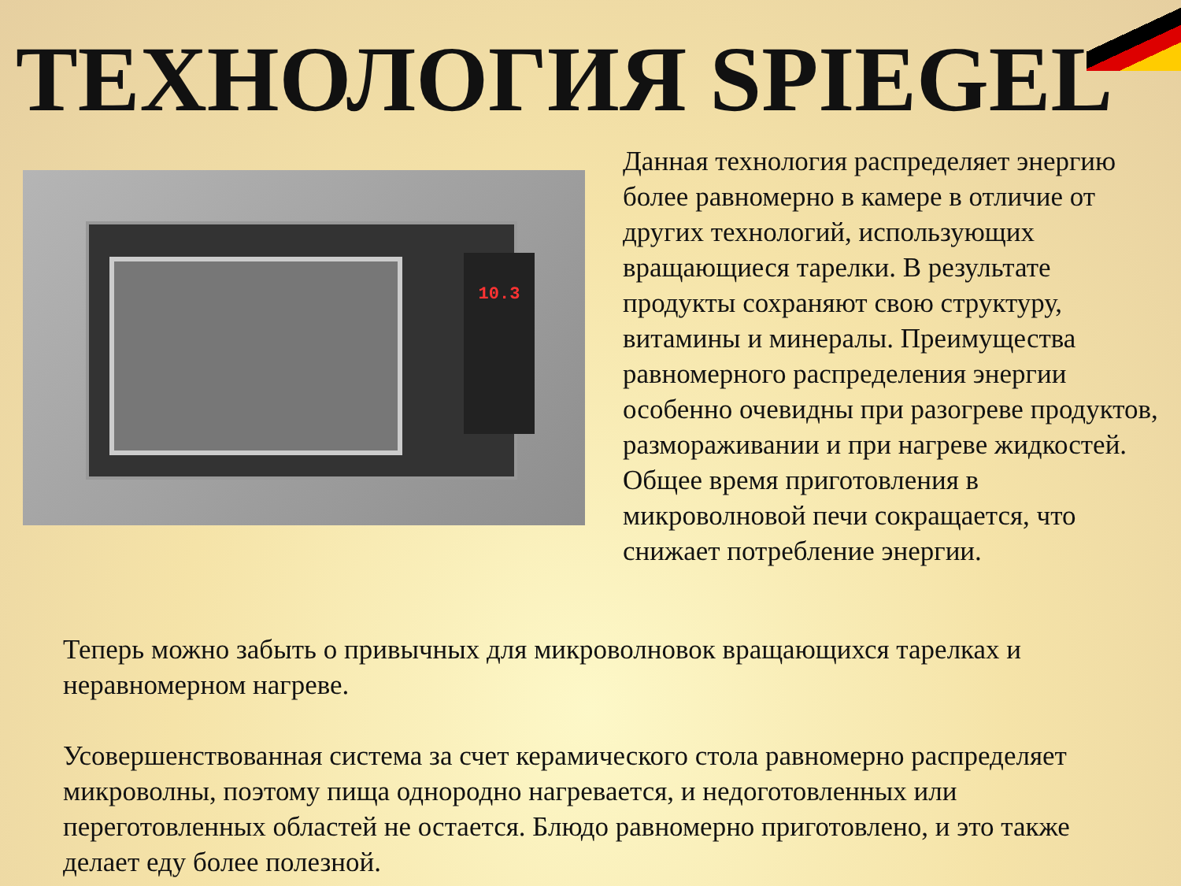ТЕХНОЛОГИЯ SPIEGEL
10.3
Данная технология распределяет энергию более равномерно в камере в отличие от других технологий, использующих вращающиеся тарелки. В результате продукты сохраняют свою структуру, витамины и минералы. Преимущества равномерного распределения энергии особенно очевидны при разогреве продуктов, размораживании и при нагреве жидкостей. Общее время приготовления в микроволновой печи сокращается, что снижает потребление энергии.
Теперь можно забыть о привычных для микроволновок вращающихся тарелках и неравномерном нагреве.
Усовершенствованная система за счет керамического стола равномерно распределяет микроволны, поэтому пища однородно нагревается, и недоготовленных или переготовленных областей не остается. Блюдо равномерно приготовлено, и это также делает еду более полезной.